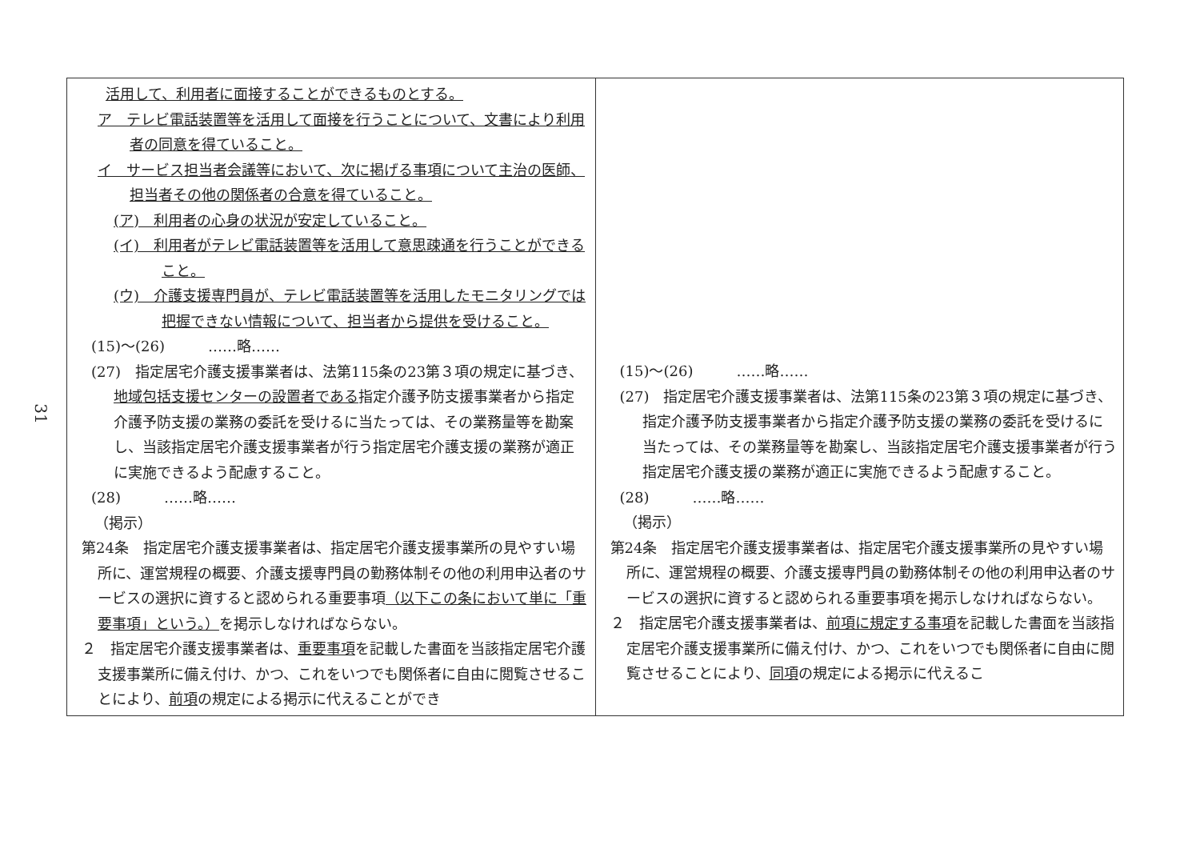31
| 活用して、利用者に面接することができるものとする。 ア テレビ電話装置等を活用して面接を行うことについて、文書により利用者の同意を得ていること。 イ サービス担当者会議等において、次に掲げる事項について主治の医師、担当者その他の関係者の合意を得ていること。 (ア) 利用者の心身の状況が安定していること。 (イ) 利用者がテレビ電話装置等を活用して意思疎通を行うことができること。 (ウ) 介護支援専門員が、テレビ電話装置等を活用したモニタリングでは把握できない情報について、担当者から提供を受けること。 (15)～(26) ……略…… (27) 指定居宅介護支援事業者は、法第115条の23第３項の規定に基づき、 地域包括支援センターの設置者である 指定介護予防支援事業者から指定介護予防支援の業務の委託を受けるに当たっては、その業務量等を勘案し、当該指定居宅介護支援事業者が行う指定居宅介護支援の業務が適正に実施できるよう配慮すること。 (28) ……略…… （掲示） 第24条 指定居宅介護支援事業者は、指定居宅介護支援事業所の見やすい場所に、運営規程の概要、介護支援専門員の勤務体制その他の利用申込者のサービスの選択に資すると認められる重要事項 （以下この条において単に「重要事項」という。） を掲示しなければならない。 ２ 指定居宅介護支援事業者は、 重要事項 を記載した書面を当該指定居宅介護支援事業所に備え付け、かつ、これをいつでも関係者に自由に閲覧させることにより、 前項 の規定による掲示に代えることができ | (15)～(26) ……略…… (27) 指定居宅介護支援事業者は、法第115条の23第３項の規定に基づき、指定介護予防支援事業者から指定介護予防支援の業務の委託を受けるに当たっては、その業務量等を勘案し、当該指定居宅介護支援事業者が行う指定居宅介護支援の業務が適正に実施できるよう配慮すること。 (28) ……略…… （掲示） 第24条 指定居宅介護支援事業者は、指定居宅介護支援事業所の見やすい場所に、運営規程の概要、介護支援専門員の勤務体制その他の利用申込者のサービスの選択に資すると認められる重要事項を掲示しなければならない。 ２ 指定居宅介護支援事業者は、 前項に規定する事項 を記載した書面を当該指定居宅介護支援事業所に備え付け、かつ、これをいつでも関係者に自由に閲覧させることにより、 同項 の規定による掲示に代えるこ |